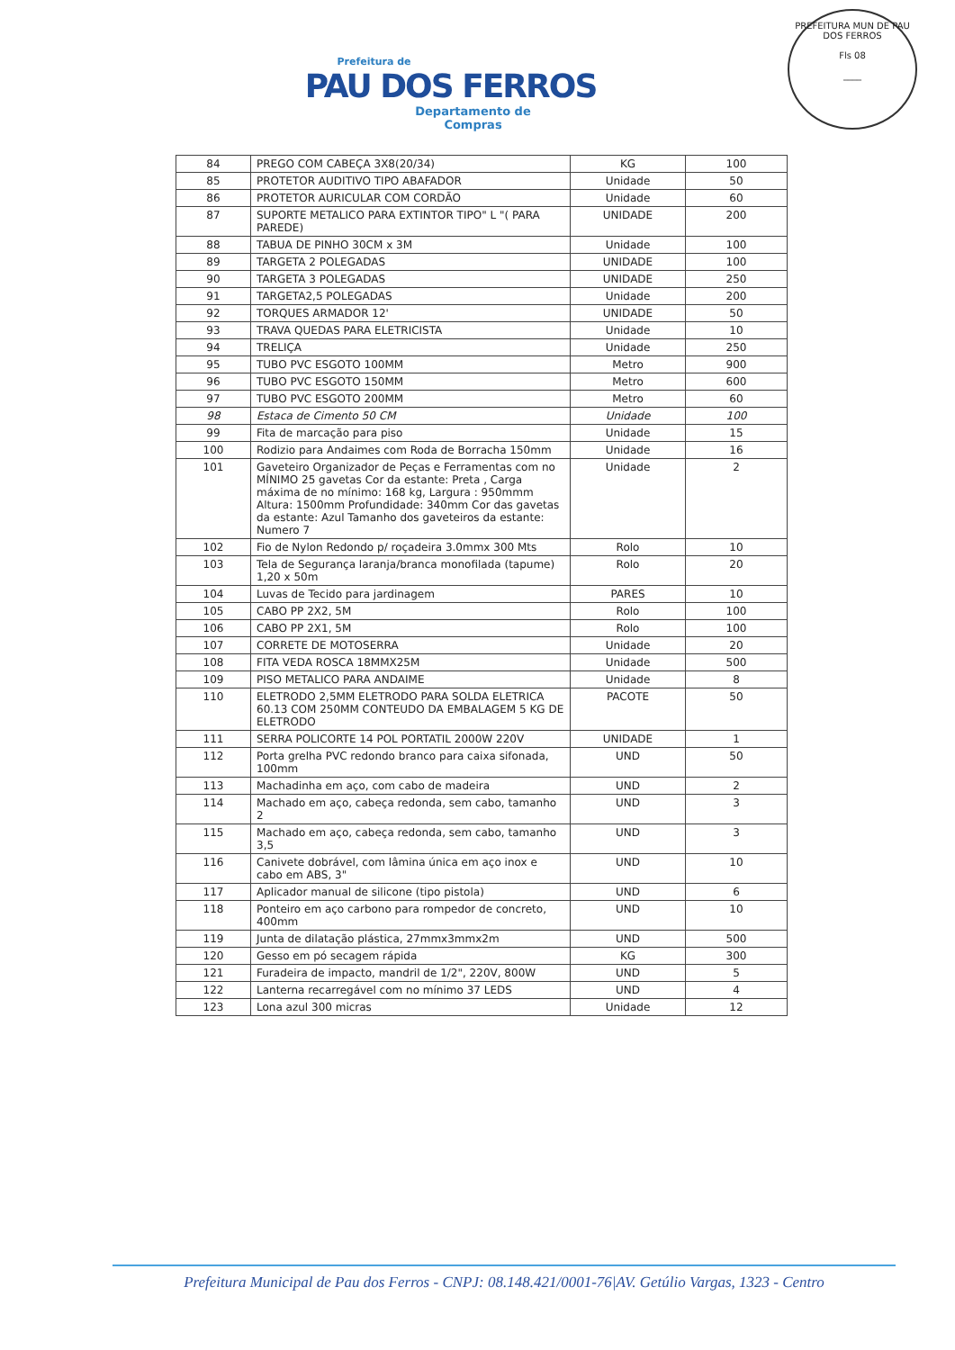PREFEITURA MUN DE PAU DOS FERROS
Fls 08
____
Prefeitura de
PAU DOS FERROS
Departamento de
Compras
| 84 | PREGO COM CABEÇA 3X8(20/34) | KG | 100 |
| 85 | PROTETOR AUDITIVO TIPO ABAFADOR | Unidade | 50 |
| 86 | PROTETOR AURICULAR COM CORDÃO | Unidade | 60 |
| 87 | SUPORTE METALICO PARA EXTINTOR TIPO" L "( PARA PAREDE) | UNIDADE | 200 |
| 88 | TABUA DE PINHO 30CM x 3M | Unidade | 100 |
| 89 | TARGETA 2 POLEGADAS | UNIDADE | 100 |
| 90 | TARGETA 3 POLEGADAS | UNIDADE | 250 |
| 91 | TARGETA2,5 POLEGADAS | Unidade | 200 |
| 92 | TORQUES ARMADOR 12' | UNIDADE | 50 |
| 93 | TRAVA QUEDAS PARA ELETRICISTA | Unidade | 10 |
| 94 | TRELIÇA | Unidade | 250 |
| 95 | TUBO PVC ESGOTO 100MM | Metro | 900 |
| 96 | TUBO PVC ESGOTO 150MM | Metro | 600 |
| 97 | TUBO PVC ESGOTO 200MM | Metro | 60 |
| 98 | Estaca de Cimento 50 CM | Unidade | 100 |
| 99 | Fita de marcação para piso | Unidade | 15 |
| 100 | Rodizio para Andaimes com Roda de Borracha 150mm | Unidade | 16 |
| 101 | Gaveteiro Organizador de Peças e Ferramentas com no MÍNIMO 25 gavetas Cor da estante: Preta , Carga máxima de no mínimo: 168 kg, Largura : 950mmm Altura: 1500mm Profundidade: 340mm Cor das gavetas da estante: Azul Tamanho dos gaveteiros da estante: Numero 7 | Unidade | 2 |
| 102 | Fio de Nylon Redondo p/ roçadeira 3.0mmx 300 Mts | Rolo | 10 |
| 103 | Tela de Segurança laranja/branca monofilada (tapume) 1,20 x 50m | Rolo | 20 |
| 104 | Luvas de Tecido para jardinagem | PARES | 10 |
| 105 | CABO PP 2X2, 5M | Rolo | 100 |
| 106 | CABO PP 2X1, 5M | Rolo | 100 |
| 107 | CORRETE DE MOTOSERRA | Unidade | 20 |
| 108 | FITA VEDA ROSCA 18MMX25M | Unidade | 500 |
| 109 | PISO METALICO PARA ANDAIME | Unidade | 8 |
| 110 | ELETRODO 2,5MM ELETRODO PARA SOLDA ELETRICA 60.13 COM 250MM CONTEUDO DA EMBALAGEM 5 KG DE ELETRODO | PACOTE | 50 |
| 111 | SERRA POLICORTE 14 POL PORTATIL 2000W 220V | UNIDADE | 1 |
| 112 | Porta grelha PVC redondo branco para caixa sifonada, 100mm | UND | 50 |
| 113 | Machadinha em aço, com cabo de madeira | UND | 2 |
| 114 | Machado em aço, cabeça redonda, sem cabo, tamanho 2 | UND | 3 |
| 115 | Machado em aço, cabeça redonda, sem cabo, tamanho 3,5 | UND | 3 |
| 116 | Canivete dobrável, com lâmina única em aço inox e cabo em ABS, 3" | UND | 10 |
| 117 | Aplicador manual de silicone (tipo pistola) | UND | 6 |
| 118 | Ponteiro em aço carbono para rompedor de concreto, 400mm | UND | 10 |
| 119 | Junta de dilatação plástica, 27mmx3mmx2m | UND | 500 |
| 120 | Gesso em pó secagem rápida | KG | 300 |
| 121 | Furadeira de impacto, mandril de 1/2", 220V, 800W | UND | 5 |
| 122 | Lanterna recarregável com no mínimo 37 LEDS | UND | 4 |
| 123 | Lona azul 300 micras | Unidade | 12 |
Prefeitura Municipal de Pau dos Ferros - CNPJ: 08.148.421/0001-76|AV. Getúlio Vargas, 1323 - Centro